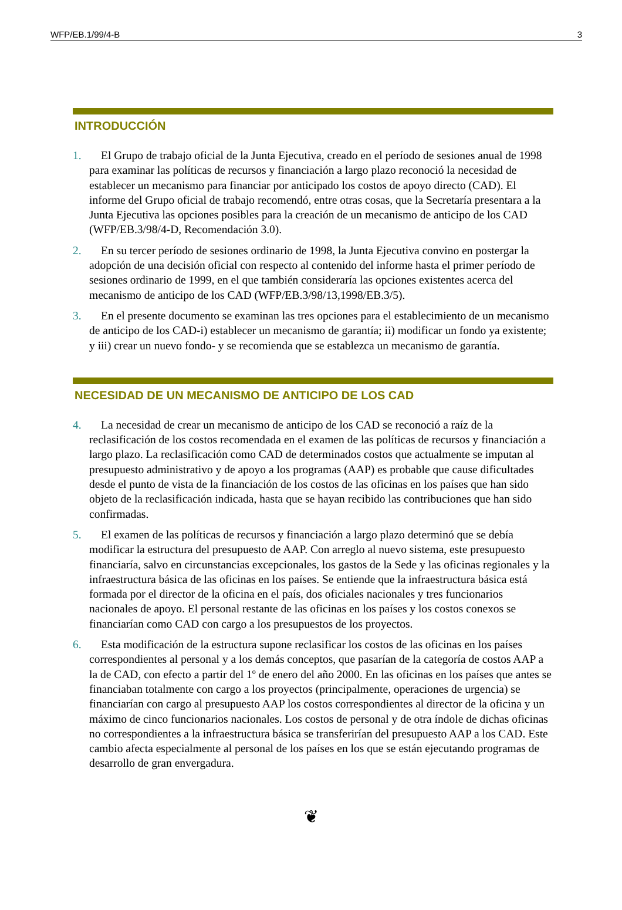WFP/EB.1/99/4-B 3
INTRODUCCIÓN
1. El Grupo de trabajo oficial de la Junta Ejecutiva, creado en el período de sesiones anual de 1998 para examinar las políticas de recursos y financiación a largo plazo reconoció la necesidad de establecer un mecanismo para financiar por anticipado los costos de apoyo directo (CAD). El informe del Grupo oficial de trabajo recomendó, entre otras cosas, que la Secretaría presentara a la Junta Ejecutiva las opciones posibles para la creación de un mecanismo de anticipo de los CAD (WFP/EB.3/98/4-D, Recomendación 3.0).
2. En su tercer período de sesiones ordinario de 1998, la Junta Ejecutiva convino en postergar la adopción de una decisión oficial con respecto al contenido del informe hasta el primer período de sesiones ordinario de 1999, en el que también consideraría las opciones existentes acerca del mecanismo de anticipo de los CAD (WFP/EB.3/98/13,1998/EB.3/5).
3. En el presente documento se examinan las tres opciones para el establecimiento de un mecanismo de anticipo de los CAD-i) establecer un mecanismo de garantía; ii) modificar un fondo ya existente; y iii) crear un nuevo fondo- y se recomienda que se establezca un mecanismo de garantía.
NECESIDAD DE UN MECANISMO DE ANTICIPO DE LOS CAD
4. La necesidad de crear un mecanismo de anticipo de los CAD se reconoció a raíz de la reclasificación de los costos recomendada en el examen de las políticas de recursos y financiación a largo plazo. La reclasificación como CAD de determinados costos que actualmente se imputan al presupuesto administrativo y de apoyo a los programas (AAP) es probable que cause dificultades desde el punto de vista de la financiación de los costos de las oficinas en los países que han sido objeto de la reclasificación indicada, hasta que se hayan recibido las contribuciones que han sido confirmadas.
5. El examen de las políticas de recursos y financiación a largo plazo determinó que se debía modificar la estructura del presupuesto de AAP. Con arreglo al nuevo sistema, este presupuesto financiaría, salvo en circunstancias excepcionales, los gastos de la Sede y las oficinas regionales y la infraestructura básica de las oficinas en los países. Se entiende que la infraestructura básica está formada por el director de la oficina en el país, dos oficiales nacionales y tres funcionarios nacionales de apoyo. El personal restante de las oficinas en los países y los costos conexos se financiarían como CAD con cargo a los presupuestos de los proyectos.
6. Esta modificación de la estructura supone reclasificar los costos de las oficinas en los países correspondientes al personal y a los demás conceptos, que pasarían de la categoría de costos AAP a la de CAD, con efecto a partir del 1º de enero del año 2000. En las oficinas en los países que antes se financiaban totalmente con cargo a los proyectos (principalmente, operaciones de urgencia) se financiarían con cargo al presupuesto AAP los costos correspondientes al director de la oficina y un máximo de cinco funcionarios nacionales. Los costos de personal y de otra índole de dichas oficinas no correspondientes a la infraestructura básica se transferirían del presupuesto AAP a los CAD. Este cambio afecta especialmente al personal de los países en los que se están ejecutando programas de desarrollo de gran envergadura.
❦